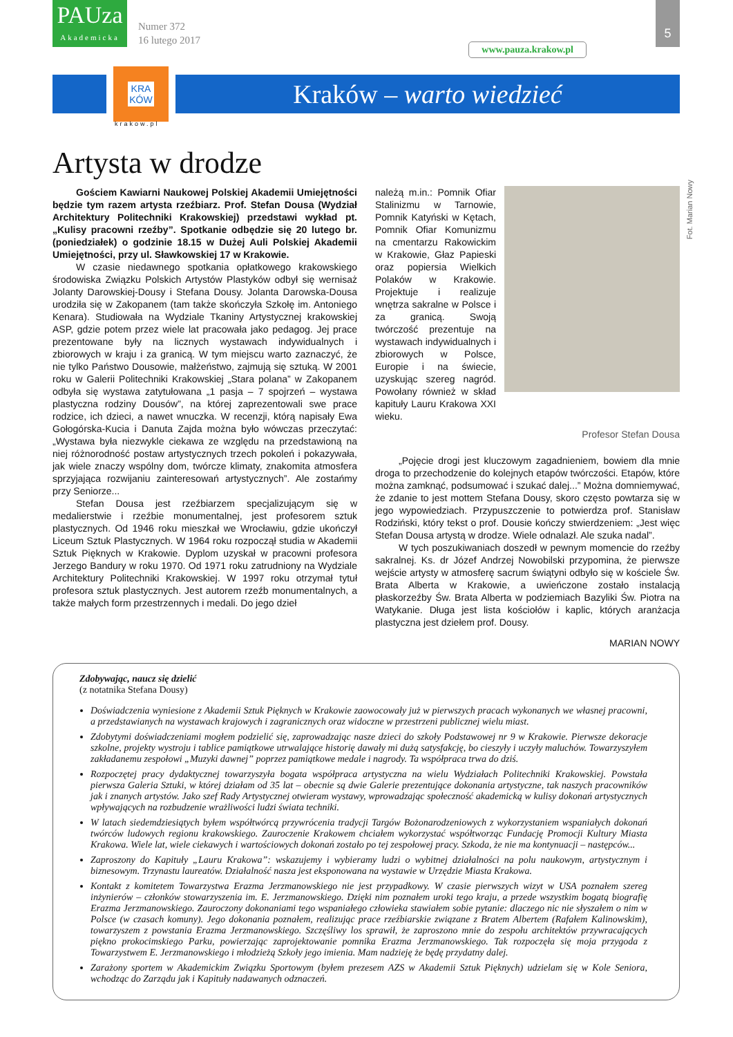PAUza
Akademicka
Numer 372
16 lutego 2017
www.pauza.krakow.pl
5
KRA
KÓW
Kraków – warto wiedzieć
krakow.pl
Artysta w drodze
Fot. Marian Nowy
Gościem Kawiarni Naukowej Polskiej Akademii Umiejętności będzie tym razem artysta rzeźbiarz. Prof. Stefan Dousa (Wydział Architektury Politechniki Krakowskiej) przedstawi wykład pt. „Kulisy pracowni rzeźby”. Spotkanie odbędzie się 20 lutego br. (poniedziałek) o godzinie 18.15 w Dużej Auli Polskiej Akademii Umiejętności, przy ul. Sławkowskiej 17 w Krakowie.
W czasie niedawnego spotkania opłatkowego krakowskiego środowiska Związku Polskich Artystów Plastyków odbył się wernisaż Jolanty Darowskiej-Dousy i Stefana Dousy. Jolanta Darowska-Dousa urodziła się w Zakopanem (tam także skończyła Szkołę im. Antoniego Kenara). Studiowała na Wydziale Tkaniny Artystycznej krakowskiej ASP, gdzie potem przez wiele lat pracowała jako pedagog. Jej prace prezentowane były na licznych wystawach indywidualnych i zbiorowych w kraju i za granicą. W tym miejscu warto zaznaczyć, że nie tylko Państwo Dousowie, małżeństwo, zajmują się sztuką. W 2001 roku w Galerii Politechniki Krakowskiej „Stara polana” w Zakopanem odbyła się wystawa zatytułowana „1 pasja – 7 spojrzeń – wystawa plastyczna rodziny Dousów”, na której zaprezentowali swe prace rodzice, ich dzieci, a nawet wnuczka. W recenzji, którą napisały Ewa Gołogórska-Kucia i Danuta Zajda można było wówczas przeczytać: „Wystawa była niezwykle ciekawa ze względu na przedstawioną na niej różnorodność postaw artystycznych trzech pokoleń i pokazywała, jak wiele znaczy wspólny dom, twórcze klimaty, znakomita atmosfera sprzyjająca rozwijaniu zainteresowań artystycznych”. Ale zostańmy przy Seniorze...
Stefan Dousa jest rzeźbiarzem specjalizującym się w medalierstwie i rzeźbie monumentalnej, jest profesorem sztuk plastycznych. Od 1946 roku mieszkał we Wrocławiu, gdzie ukończył Liceum Sztuk Plastycznych. W 1964 roku rozpoczął studia w Akademii Sztuk Pięknych w Krakowie. Dyplom uzyskał w pracowni profesora Jerzego Bandury w roku 1970. Od 1971 roku zatrudniony na Wydziale Architektury Politechniki Krakowskiej. W 1997 roku otrzymał tytuł profesora sztuk plastycznych. Jest autorem rzeźb monumentalnych, a także małych form przestrzennych i medali. Do jego dzieł
należą m.in.: Pomnik Ofiar Stalinizmu w Tarnowie, Pomnik Katyński w Kętach, Pomnik Ofiar Komunizmu na cmentarzu Rakowickim w Krakowie, Głaz Papieski oraz popiersia Wielkich Polaków w Krakowie. Projektuje i realizuje wnętrza sakralne w Polsce i za granicą. Swoją twórczość prezentuje na wystawach indywidualnych i zbiorowych w Polsce, Europie i na świecie, uzyskując szereg nagród. Powołany również w skład kapituły Lauru Krakowa XXI wieku.
Profesor Stefan Dousa
„Pojęcie drogi jest kluczowym zagadnieniem, bowiem dla mnie droga to przechodzenie do kolejnych etapów twórczości. Etapów, które można zamknąć, podsumować i szukać dalej...” Można domniemywać, że zdanie to jest mottem Stefana Dousy, skoro często powtarza się w jego wypowiedziach. Przypuszczenie to potwierdza prof. Stanisław Rodziński, który tekst o prof. Dousie kończy stwierdzeniem: „Jest więc Stefan Dousa artystą w drodze. Wiele odnalazł. Ale szuka nadal”.
W tych poszukiwaniach doszedł w pewnym momencie do rzeźby sakralnej. Ks. dr Józef Andrzej Nowobilski przypomina, że pierwsze wejście artysty w atmosferę sacrum świątyni odbyło się w kościele Św. Brata Alberta w Krakowie, a uwieńczone zostało instalacją płaskorzeźby Św. Brata Alberta w podziemiach Bazyliki Św. Piotra na Watykanie. Długa jest lista kościołów i kaplic, których aranżacja plastyczna jest dziełem prof. Dousy.
MARIAN NOWY
Zdobywając, naucz się dzielić
(z notatnika Stefana Dousy)
Doświadczenia wyniesione z Akademii Sztuk Pięknych w Krakowie zaowocowały już w pierwszych pracach wykonanych we własnej pracowni, a przedstawianych na wystawach krajowych i zagranicznych oraz widoczne w przestrzeni publicznej wielu miast.
Zdobytymi doświadczeniami mogłem podzielić się, zaprowadzając nasze dzieci do szkoły Podstawowej nr 9 w Krakowie. Pierwsze dekoracje szkolne, projekty wystroju i tablice pamiątkowe utrwalające historię dawały mi dużą satysfakcję, bo cieszyły i uczyły maluchów. Towarzyszyłem zakładanemu zespołowi „Muzyki dawnej” poprzez pamiątkowe medale i nagrody. Ta współpraca trwa do dziś.
Rozpoczętej pracy dydaktycznej towarzyszyła bogata współpraca artystyczna na wielu Wydziałach Politechniki Krakowskiej. Powstała pierwsza Galeria Sztuki, w której działam od 35 lat – obecnie są dwie Galerie prezentujące dokonania artystyczne, tak naszych pracowników jak i znanych artystów. Jako szef Rady Artystycznej otwieram wystawy, wprowadzając społeczność akademicką w kulisy dokonań artystycznych wpływających na rozbudzenie wrażliwości ludzi świata techniki.
W latach siedemdziesiątych byłem współtwórcą przywrócenia tradycji Targów Bożonarodzeniowych z wykorzystaniem wspaniałych dokonań twórców ludowych regionu krakowskiego. Zauroczenie Krakowem chciałem wykorzystać współtworząc Fundację Promocji Kultury Miasta Krakowa. Wiele lat, wiele ciekawych i wartościowych dokonań zostało po tej zespołowej pracy. Szkoda, że nie ma kontynuacji – następców...
Zaproszony do Kapituły „Lauru Krakowa”: wskazujemy i wybieramy ludzi o wybitnej działalności na polu naukowym, artystycznym i biznesowym. Trzynastu laureatów. Działalność nasza jest eksponowana na wystawie w Urzędzie Miasta Krakowa.
Kontakt z komitetem Towarzystwa Erazma Jerzmanowskiego nie jest przypadkowy. W czasie pierwszych wizyt w USA poznałem szereg inżynierów – członków stowarzyszenia im. E. Jerzmanowskiego. Dzięki nim poznałem uroki tego kraju, a przede wszystkim bogatą biografię Erazma Jerzmanowskiego. Zauroczony dokonaniami tego wspaniałego człowieka stawiałem sobie pytanie: dlaczego nic nie słyszałem o nim w Polsce (w czasach komuny). Jego dokonania poznałem, realizując prace rzeźbiarskie związane z Bratem Albertem (Rafałem Kalinowskim), towarzyszem z powstania Erazma Jerzmanowskiego. Szczęśliwy los sprawił, że zaproszono mnie do zespołu architektów przywracających piękno prokocimskiego Parku, powierzając zaprojektowanie pomnika Erazma Jerzmanowskiego. Tak rozpoczęła się moja przygoda z Towarzystwem E. Jerzmanowskiego i młodzieżą Szkoły jego imienia. Mam nadzieję że będę przydatny dalej.
Zarażony sportem w Akademickim Związku Sportowym (byłem prezesem AZS w Akademii Sztuk Pięknych) udzielam się w Kole Seniora, wchodząc do Zarządu jak i Kapituły nadawanych odznaczeń.